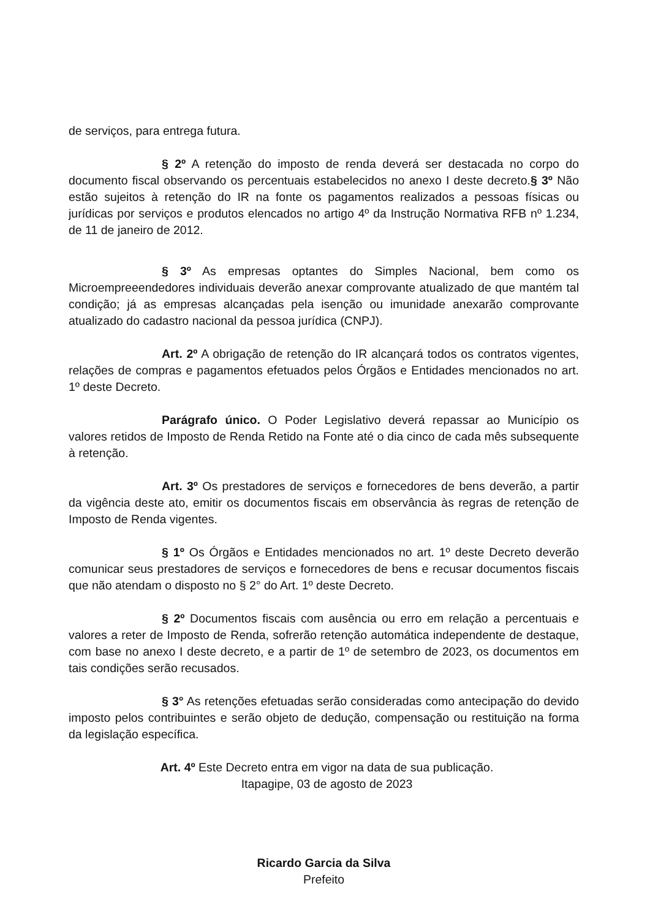de serviços, para entrega futura.
§ 2º A retenção do imposto de renda deverá ser destacada no corpo do documento fiscal observando os percentuais estabelecidos no anexo I deste decreto.§ 3º Não estão sujeitos à retenção do IR na fonte os pagamentos realizados a pessoas físicas ou jurídicas por serviços e produtos elencados no artigo 4º da Instrução Normativa RFB nº 1.234, de 11 de janeiro de 2012.
§ 3º As empresas optantes do Simples Nacional, bem como os Microempreeendedores individuais deverão anexar comprovante atualizado de que mantém tal condição; já as empresas alcançadas pela isenção ou imunidade anexarão comprovante atualizado do cadastro nacional da pessoa jurídica (CNPJ).
Art. 2º A obrigação de retenção do IR alcançará todos os contratos vigentes, relações de compras e pagamentos efetuados pelos Órgãos e Entidades mencionados no art. 1º deste Decreto.
Parágrafo único. O Poder Legislativo deverá repassar ao Município os valores retidos de Imposto de Renda Retido na Fonte até o dia cinco de cada mês subsequente à retenção.
Art. 3º Os prestadores de serviços e fornecedores de bens deverão, a partir da vigência deste ato, emitir os documentos fiscais em observância às regras de retenção de Imposto de Renda vigentes.
§ 1º Os Órgãos e Entidades mencionados no art. 1º deste Decreto deverão comunicar seus prestadores de serviços e fornecedores de bens e recusar documentos fiscais que não atendam o disposto no § 2° do Art. 1º deste Decreto.
§ 2º Documentos fiscais com ausência ou erro em relação a percentuais e valores a reter de Imposto de Renda, sofrerão retenção automática independente de destaque, com base no anexo I deste decreto, e a partir de 1º de setembro de 2023, os documentos em tais condições serão recusados.
§ 3° As retenções efetuadas serão consideradas como antecipação do devido imposto pelos contribuintes e serão objeto de dedução, compensação ou restituição na forma da legislação específica.
Art. 4º Este Decreto entra em vigor na data de sua publicação.
Itapagipe, 03 de agosto de 2023
Ricardo Garcia da Silva
Prefeito